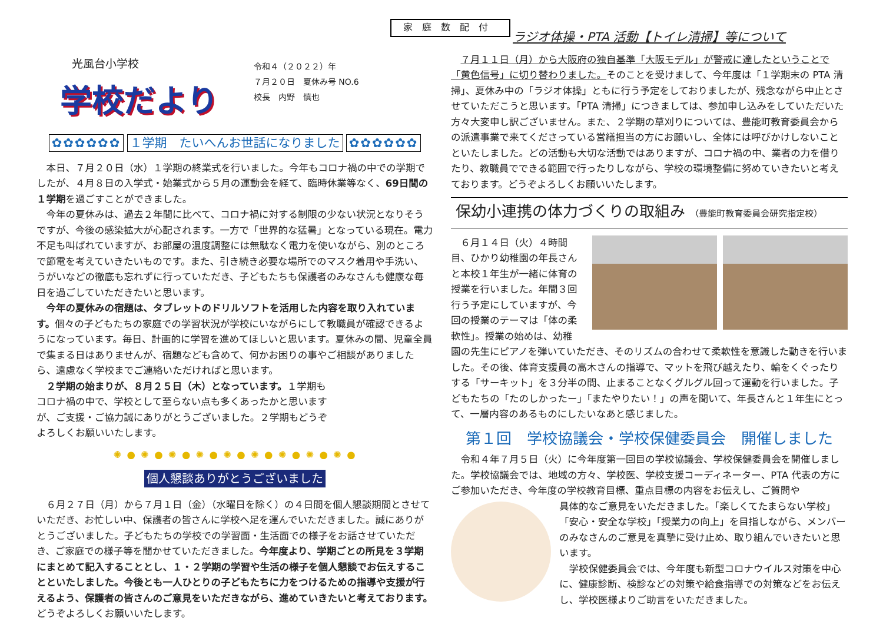家庭数配付
光風台小学校
学校だより
令和４（２０２２）年
７月２０日　夏休み号 NO.6
校長　内野　慎也
✿✿✿✿✿✿ １学期　たいへんお世話になりました ✿✿✿✿✿✿
本日、７月２０日（水）１学期の終業式を行いました。今年もコロナ禍の中での学期でしたが、４月８日の入学式・始業式から５月の運動会を経て、臨時休業等なく、69日間の１学期を過ごすことができました。
今年の夏休みは、過去２年間に比べて、コロナ禍に対する制限の少ない状況となりそうですが、今後の感染拡大が心配されます。一方で「世界的な猛暑」となっている現在。電力不足も叫ばれていますが、お部屋の温度調整には無駄なく電力を使いながら、別のところで節電を考えていきたいものです。また、引き続き必要な場所でのマスク着用や手洗い、うがいなどの徹底も忘れずに行っていただき、子どもたちも保護者のみなさんも健康な毎日を過ごしていただきたいと思います。
今年の夏休みの宿題は、タブレットのドリルソフトを活用した内容を取り入れています。個々の子どもたちの家庭での学習状況が学校にいながらにして教職員が確認できるようになっています。毎日、計画的に学習を進めてほしいと思います。夏休みの間、児童全員で集まる日はありませんが、宿題なども含めて、何かお困りの事やご相談がありましたら、遠慮なく学校までご連絡いただければと思います。
２学期の始まりが、８月２５日（木）となっています。１学期もコロナ禍の中で、学校として至らない点も多くあったかと思いますが、ご支援・ご協力誠にありがとうございました。２学期もどうぞよろしくお願いいたします。
✺ ● ✺ ● ✺ ● ✺ ● ✺ ● ✺ ● ✺ ● ✺ ● ✺ ●
個人懇談ありがとうございました
６月２７日（月）から７月１日（金）（水曜日を除く）の４日間を個人懇談期間とさせていただき、お忙しい中、保護者の皆さんに学校へ足を運んでいただきました。誠にありがとうございました。子どもたちの学校での学習面・生活面での様子をお話させていただき、ご家庭での様子等を聞かせていただきました。今年度より、学期ごとの所見を３学期にまとめて記入することとし、１・２学期の学習や生活の様子を個人懇談でお伝えすることといたしました。今後とも一人ひとりの子どもたちに力をつけるための指導や支援が行えるよう、保護者の皆さんのご意見をいただきながら、進めていきたいと考えております。どうぞよろしくお願いいたします。
ラジオ体操・PTA 活動【トイレ清掃】等について
７月１１日（月）から大阪府の独自基準「大阪モデル」が警戒に達したということで「黄色信号」に切り替わりました。そのことを受けまして、今年度は「１学期末の PTA 清掃」、夏休み中の「ラジオ体操」ともに行う予定をしておりましたが、残念ながら中止とさせていただこうと思います。「PTA 清掃」につきましては、参加申し込みをしていただいた方々大変申し訳ございません。また、２学期の草刈りについては、豊能町教育委員会からの派遣事業で来てくださっている営繕担当の方にお願いし、全体には呼びかけしないことといたしました。どの活動も大切な活動ではありますが、コロナ禍の中、業者の力を借りたり、教職員でできる範囲で行ったりしながら、学校の環境整備に努めていきたいと考えております。どうぞよろしくお願いいたします。
保幼小連携の体力づくりの取組み （豊能町教育委員会研究指定校）
６月１４日（火）４時間目、ひかり幼稚園の年長さんと本校１年生が一緒に体育の授業を行いました。年間３回行う予定にしていますが、今回の授業のテーマは「体の柔軟性」。授業の始めは、幼稚園の先生にピアノを弾いていただき、そのリズムの合わせて柔軟性を意識した動きを行いました。その後、体育支援員の高木さんの指導で、マットを飛び越えたり、輪をくぐったりする「サーキット」を３分半の間、止まることなくグルグル回って運動を行いました。子どもたちの「たのしかったー」「またやりたい！」の声を聞いて、年長さんと１年生にとって、一層内容のあるものにしたいなあと感じました。
第１回　学校協議会・学校保健委員会　開催しました
令和４年７月５日（火）に今年度第一回目の学校協議会、学校保健委員会を開催しました。学校協議会では、地域の方々、学校医、学校支援コーディネーター、PTA 代表の方にご参加いただき、今年度の学校教育目標、重点目標の内容をお伝えし、ご質問や
具体的なご意見をいただきました。「楽しくてたまらない学校」「安心・安全な学校」「授業力の向上」を目指しながら、メンバーのみなさんのご意見を真摯に受け止め、取り組んでいきたいと思います。
学校保健委員会では、今年度も新型コロナウイルス対策を中心に、健康診断、検診などの対策や給食指導での対策などをお伝えし、学校医様よりご助言をいただきました。